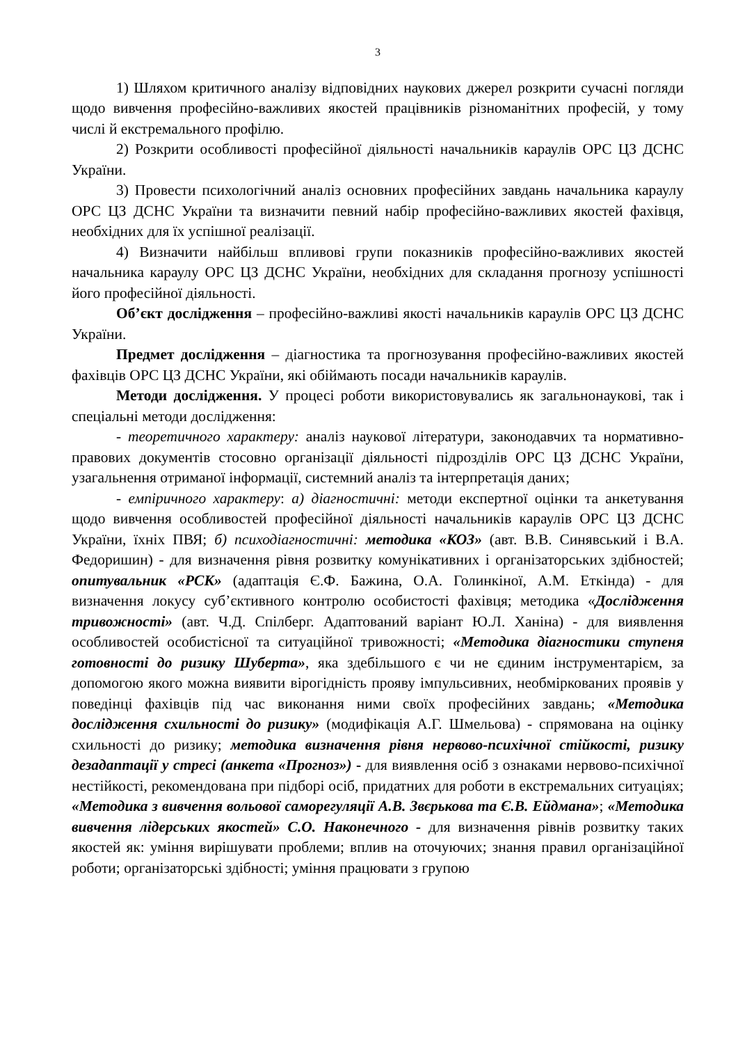3
1) Шляхом критичного аналізу відповідних наукових джерел розкрити сучасні погляди щодо вивчення професійно-важливих якостей працівників різноманітних професій, у тому числі й екстремального профілю.
2) Розкрити особливості професійної діяльності начальників караулів ОРС ЦЗ ДСНС України.
3) Провести психологічний аналіз основних професійних завдань начальника караулу ОРС ЦЗ ДСНС України та визначити певний набір професійно-важливих якостей фахівця, необхідних для їх успішної реалізації.
4) Визначити найбільш впливові групи показників професійно-важливих якостей начальника караулу ОРС ЦЗ ДСНС України, необхідних для складання прогнозу успішності його професійної діяльності.
Об’єкт дослідження – професійно-важливі якості начальників караулів ОРС ЦЗ ДСНС України.
Предмет дослідження – діагностика та прогнозування професійно-важливих якостей фахівців ОРС ЦЗ ДСНС України, які обіймають посади начальників караулів.
Методи дослідження. У процесі роботи використовувались як загальнонаукові, так і спеціальні методи дослідження:
- теоретичного характеру: аналіз наукової літератури, законодавчих та нормативно-правових документів стосовно організації діяльності підрозділів ОРС ЦЗ ДСНС України, узагальнення отриманої інформації, системний аналіз та інтерпретація даних;
- емпіричного характеру: а) діагностичні: методи експертної оцінки та анкетування щодо вивчення особливостей професійної діяльності начальників караулів ОРС ЦЗ ДСНС України, їхніх ПВЯ; б) психодіагностичні: методика «КОЗ» (авт. В.В. Синявський і В.А. Федоришин) - для визначення рівня розвитку комунікативних і організаторських здібностей; опитувальник «РСК» (адаптація Є.Ф. Бажина, О.А. Голинкіної, А.М. Еткінда) - для визначення локусу суб’єктивного контролю особистості фахівця; методика «Дослідження тривожності» (авт. Ч.Д. Спілберг. Адаптований варіант Ю.Л. Ханіна) - для виявлення особливостей особистісної та ситуаційної тривожності; «Методика діагностики ступеня готовності до ризику Шуберта», яка здебільшого є чи не єдиним інструментарієм, за допомогою якого можна виявити вірогідність прояву імпульсивних, необміркованих проявів у поведінці фахівців під час виконання ними своїх професійних завдань; «Методика дослідження схильності до ризику» (модифікація А.Г. Шмельова) - спрямована на оцінку схильності до ризику; методика визначення рівня нервово-психічної стійкості, ризику дезадаптації у стресі (анкета «Прогноз») - для виявлення осіб з ознаками нервово-психічної нестійкості, рекомендована при підборі осіб, придатних для роботи в екстремальних ситуаціях; «Методика з вивчення вольової саморегуляції А.В. Звєрькова та Є.В. Ейдмана»; «Методика вивчення лідерських якостей» С.О. Наконечного - для визначення рівнів розвитку таких якостей як: уміння вирішувати проблеми; вплив на оточуючих; знання правил організаційної роботи; організаторські здібності; уміння працювати з групою